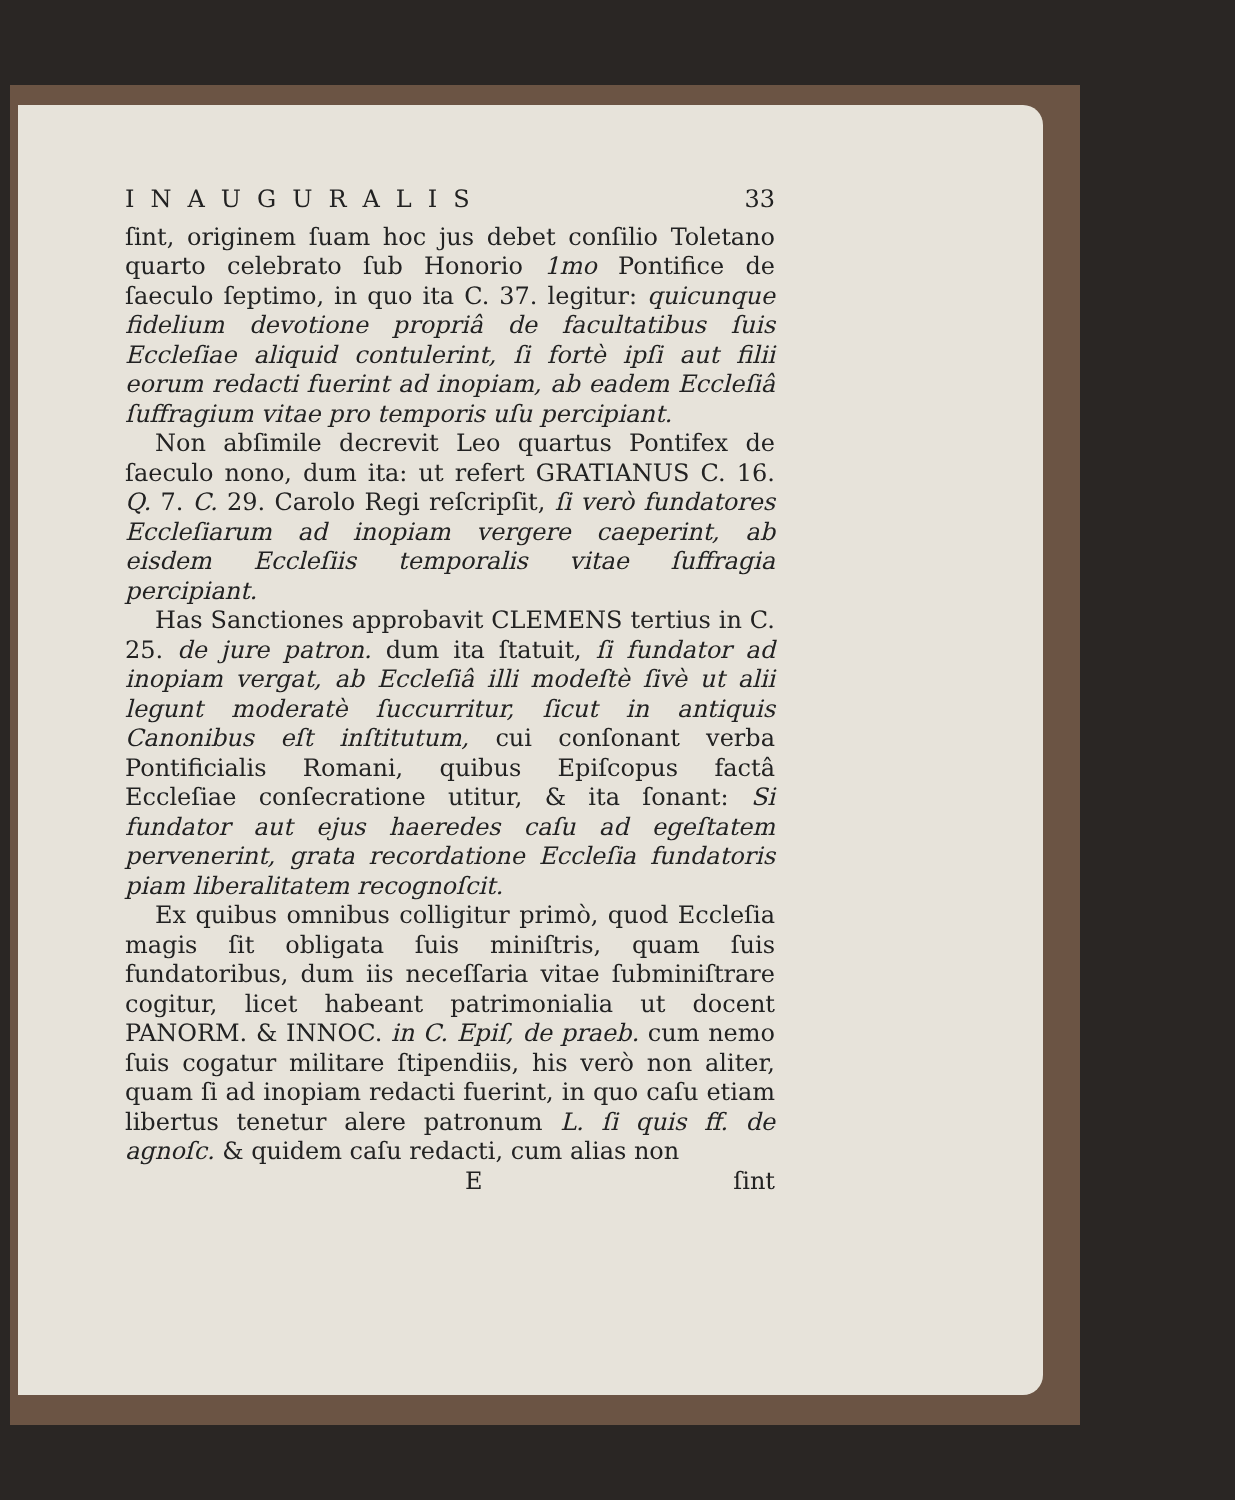INAUGURALIS 33
ſint, originem ſuam hoc jus debet conſilio Toletano quarto celebrato ſub Honorio 1mo Pontifice de ſaeculo ſeptimo, in quo ita C. 37. legitur: quicunque fidelium devotione propriâ de facultatibus ſuis Eccleſiae aliquid contulerint, ſi fortè ipſi aut filii eorum redacti fuerint ad inopiam, ab eadem Eccleſiâ ſuffragium vitae pro temporis uſu percipiant.
Non abſimile decrevit Leo quartus Pontifex de ſaeculo nono, dum ita: ut refert GRATIANUS C. 16. Q. 7. C. 29. Carolo Regi reſcripſit, ſi verò fundatores Eccleſiarum ad inopiam vergere caeperint, ab eisdem Eccleſiis temporalis vitae ſuffragia percipiant.
Has Sanctiones approbavit CLEMENS tertius in C. 25. de jure patron. dum ita ſtatuit, ſi fundator ad inopiam vergat, ab Eccleſiâ illi modeſtè ſivè ut alii legunt moderatè ſuccurritur, ſicut in antiquis Canonibus eſt inſtitutum, cui conſonant verba Pontificialis Romani, quibus Epiſcopus factâ Eccleſiae conſecratione utitur, & ita ſonant: Si fundator aut ejus haeredes caſu ad egeſtatem pervenerint, grata recordatione Eccleſia fundatoris piam liberalitatem recognoſcit.
Ex quibus omnibus colligitur primò, quod Eccleſia magis ſit obligata ſuis miniſtris, quam ſuis fundatoribus, dum iis neceſſaria vitae ſubminiſtrare cogitur, licet habeant patrimonialia ut docent PANORM. & INNOC. in C. Epiſ, de praeb. cum nemo ſuis cogatur militare ſtipendiis, his verò non aliter, quam ſi ad inopiam redacti fuerint, in quo caſu etiam libertus tenetur alere patronum L. ſi quis ff. de agnoſc. & quidem caſu redacti, cum alias non
Eſint